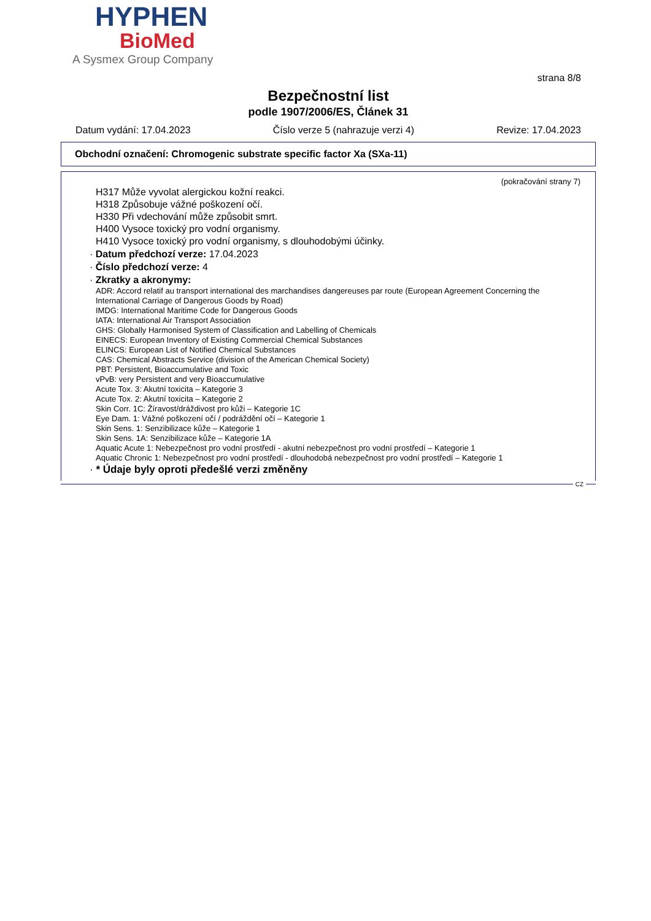HYPHEN
BioMed
A Sysmex Group Company
strana 8/8
Bezpečnostní list
podle 1907/2006/ES, Článek 31
Datum vydání: 17.04.2023 Číslo verze 5 (nahrazuje verzi 4) Revize: 17.04.2023
Obchodní označení: Chromogenic substrate specific factor Xa (SXa-11)
(pokračování strany 7)
H317 Může vyvolat alergickou kožní reakci.
H318 Způsobuje vážné poškození očí.
H330 Při vdechování může způsobit smrt.
H400 Vysoce toxický pro vodní organismy.
H410 Vysoce toxický pro vodní organismy, s dlouhodobými účinky.
· Datum předchozí verze: 17.04.2023
· Číslo předchozí verze: 4
· Zkratky a akronymy:
ADR: Accord relatif au transport international des marchandises dangereuses par route (European Agreement Concerning the International Carriage of Dangerous Goods by Road)
IMDG: International Maritime Code for Dangerous Goods
IATA: International Air Transport Association
GHS: Globally Harmonised System of Classification and Labelling of Chemicals
EINECS: European Inventory of Existing Commercial Chemical Substances
ELINCS: European List of Notified Chemical Substances
CAS: Chemical Abstracts Service (division of the American Chemical Society)
PBT: Persistent, Bioaccumulative and Toxic
vPvB: very Persistent and very Bioaccumulative
Acute Tox. 3: Akutní toxicita – Kategorie 3
Acute Tox. 2: Akutní toxicita – Kategorie 2
Skin Corr. 1C: Žíravost/dráždivost pro kůži – Kategorie 1C
Eye Dam. 1: Vážné poškození očí / podráždění očí – Kategorie 1
Skin Sens. 1: Senzibilizace kůže – Kategorie 1
Skin Sens. 1A: Senzibilizace kůže – Kategorie 1A
Aquatic Acute 1: Nebezpečnost pro vodní prostředí - akutní nebezpečnost pro vodní prostředí – Kategorie 1
Aquatic Chronic 1: Nebezpečnost pro vodní prostředí - dlouhodobá nebezpečnost pro vodní prostředí – Kategorie 1
· * Údaje byly oproti předešlé verzi změněny
CZ